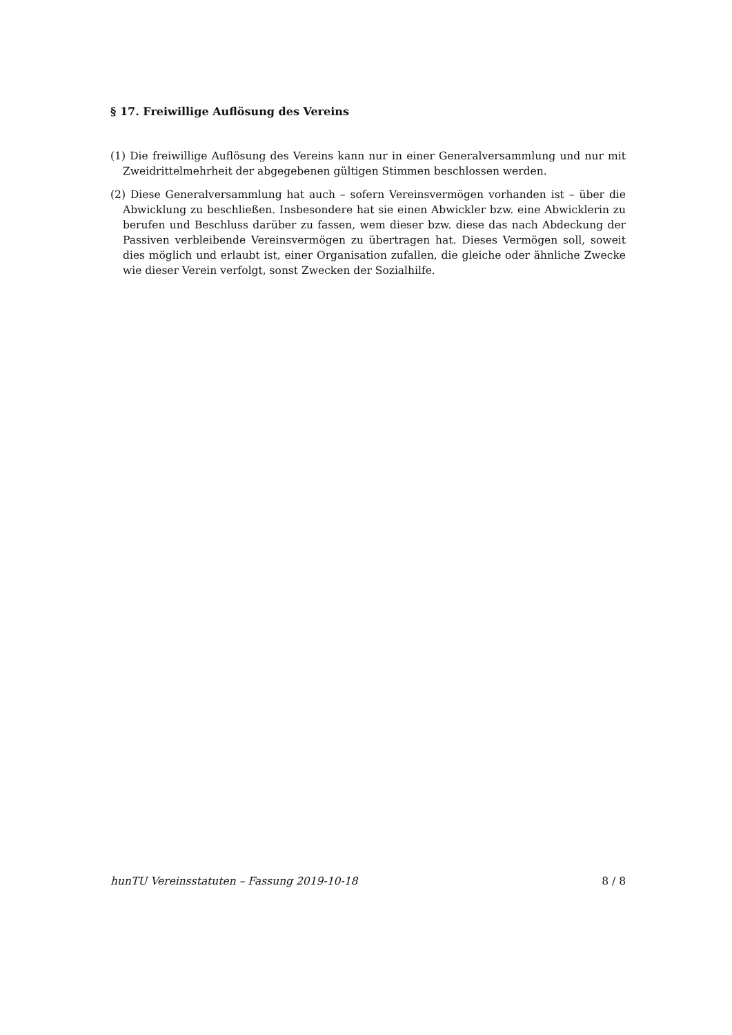§ 17. Freiwillige Auflösung des Vereins
(1) Die freiwillige Auflösung des Vereins kann nur in einer Generalversammlung und nur mit Zweidrittelmehrheit der abgegebenen gültigen Stimmen beschlossen werden.
(2) Diese Generalversammlung hat auch – sofern Vereinsvermögen vorhanden ist – über die Abwicklung zu beschließen. Insbesondere hat sie einen Abwickler bzw. eine Abwicklerin zu berufen und Beschluss darüber zu fassen, wem dieser bzw. diese das nach Abdeckung der Passiven verbleibende Vereinsvermögen zu übertragen hat. Dieses Vermögen soll, soweit dies möglich und erlaubt ist, einer Organisation zufallen, die gleiche oder ähnliche Zwecke wie dieser Verein verfolgt, sonst Zwecken der Sozialhilfe.
hunTU Vereinsstatuten – Fassung 2019-10-18 8 / 8